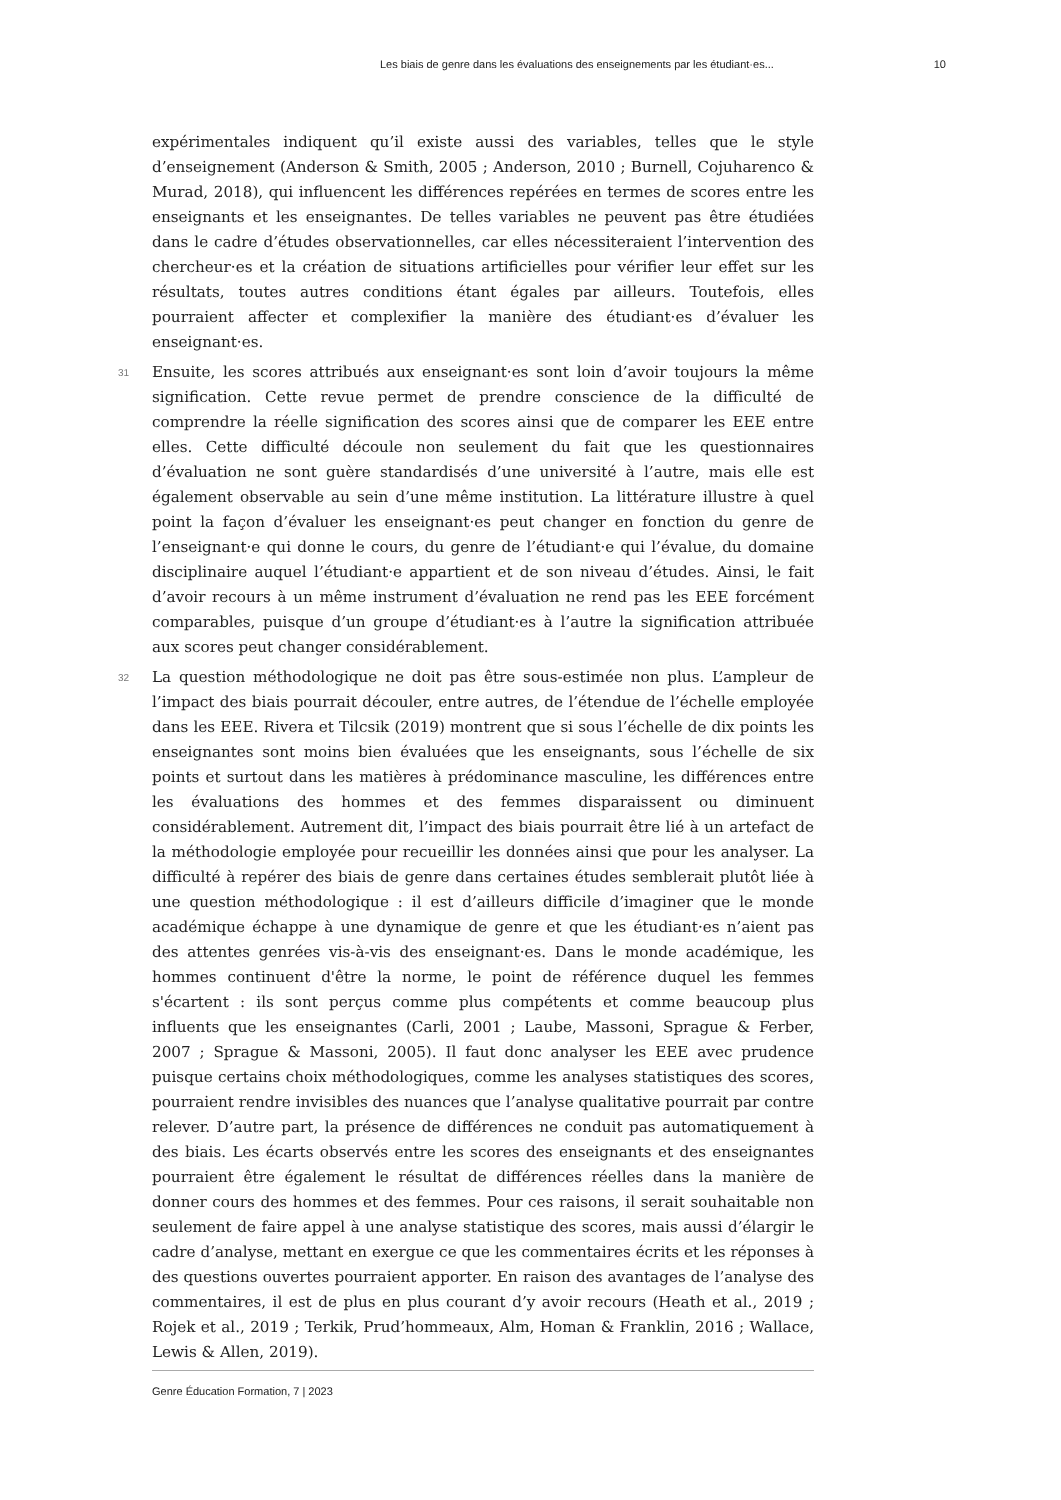Les biais de genre dans les évaluations des enseignements par les étudiant·es... 10
expérimentales indiquent qu’il existe aussi des variables, telles que le style d’enseignement (Anderson & Smith, 2005 ; Anderson, 2010 ; Burnell, Cojuharenco & Murad, 2018), qui influencent les différences repérées en termes de scores entre les enseignants et les enseignantes. De telles variables ne peuvent pas être étudiées dans le cadre d’études observationnelles, car elles nécessiteraient l’intervention des chercheur·es et la création de situations artificielles pour vérifier leur effet sur les résultats, toutes autres conditions étant égales par ailleurs. Toutefois, elles pourraient affecter et complexifier la manière des étudiant·es d’évaluer les enseignant·es.
31 Ensuite, les scores attribués aux enseignant·es sont loin d’avoir toujours la même signification. Cette revue permet de prendre conscience de la difficulté de comprendre la réelle signification des scores ainsi que de comparer les EEE entre elles. Cette difficulté découle non seulement du fait que les questionnaires d’évaluation ne sont guère standardisés d’une université à l’autre, mais elle est également observable au sein d’une même institution. La littérature illustre à quel point la façon d’évaluer les enseignant·es peut changer en fonction du genre de l’enseignant·e qui donne le cours, du genre de l’étudiant·e qui l’évalue, du domaine disciplinaire auquel l’étudiant·e appartient et de son niveau d’études. Ainsi, le fait d’avoir recours à un même instrument d’évaluation ne rend pas les EEE forcément comparables, puisque d’un groupe d’étudiant·es à l’autre la signification attribuée aux scores peut changer considérablement.
32 La question méthodologique ne doit pas être sous-estimée non plus. L’ampleur de l’impact des biais pourrait découler, entre autres, de l’étendue de l’échelle employée dans les EEE. Rivera et Tilcsik (2019) montrent que si sous l’échelle de dix points les enseignantes sont moins bien évaluées que les enseignants, sous l’échelle de six points et surtout dans les matières à prédominance masculine, les différences entre les évaluations des hommes et des femmes disparaissent ou diminuent considérablement. Autrement dit, l’impact des biais pourrait être lié à un artefact de la méthodologie employée pour recueillir les données ainsi que pour les analyser. La difficulté à repérer des biais de genre dans certaines études semblerait plutôt liée à une question méthodologique : il est d’ailleurs difficile d’imaginer que le monde académique échappe à une dynamique de genre et que les étudiant·es n’aient pas des attentes genrées vis-à-vis des enseignant·es. Dans le monde académique, les hommes continuent d'être la norme, le point de référence duquel les femmes s'écartent : ils sont perçus comme plus compétents et comme beaucoup plus influents que les enseignantes (Carli, 2001 ; Laube, Massoni, Sprague & Ferber, 2007 ; Sprague & Massoni, 2005). Il faut donc analyser les EEE avec prudence puisque certains choix méthodologiques, comme les analyses statistiques des scores, pourraient rendre invisibles des nuances que l’analyse qualitative pourrait par contre relever. D’autre part, la présence de différences ne conduit pas automatiquement à des biais. Les écarts observés entre les scores des enseignants et des enseignantes pourraient être également le résultat de différences réelles dans la manière de donner cours des hommes et des femmes. Pour ces raisons, il serait souhaitable non seulement de faire appel à une analyse statistique des scores, mais aussi d’élargir le cadre d’analyse, mettant en exergue ce que les commentaires écrits et les réponses à des questions ouvertes pourraient apporter. En raison des avantages de l’analyse des commentaires, il est de plus en plus courant d’y avoir recours (Heath et al., 2019 ; Rojek et al., 2019 ; Terkik, Prud’hommeaux, Alm, Homan & Franklin, 2016 ; Wallace, Lewis & Allen, 2019).
Genre Éducation Formation, 7 | 2023